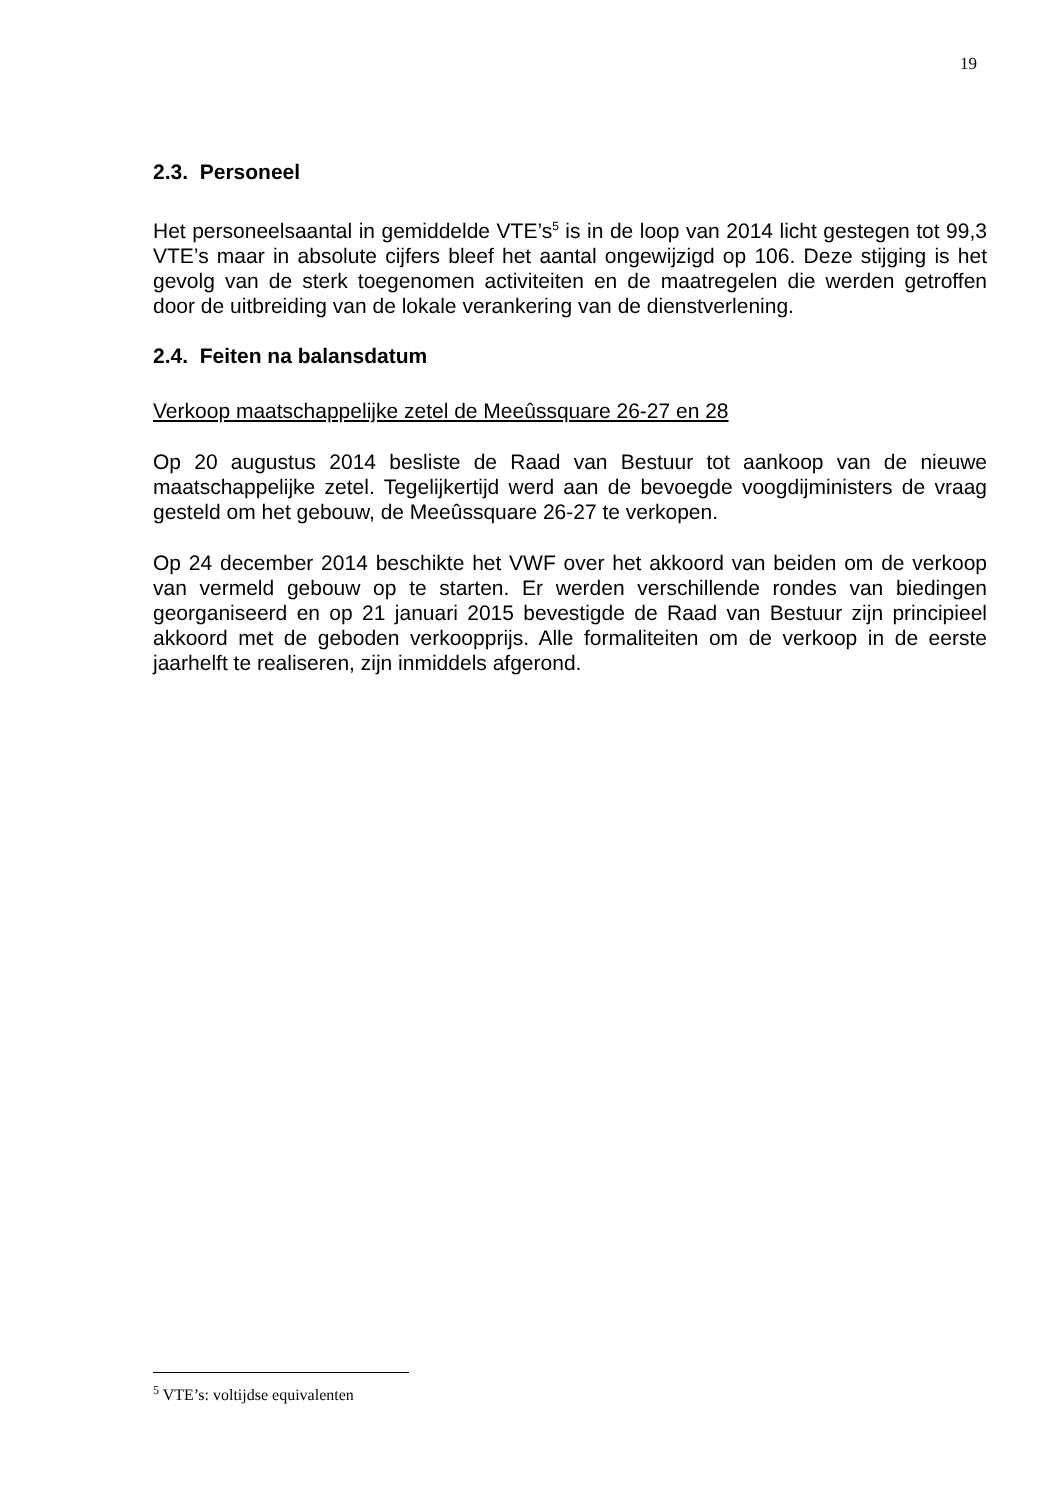19
2.3. Personeel
Het personeelsaantal in gemiddelde VTE’s<sup>5</sup> is in de loop van 2014 licht gestegen tot 99,3 VTE’s maar in absolute cijfers bleef het aantal ongewijzigd op 106. Deze stijging is het gevolg van de sterk toegenomen activiteiten en de maatregelen die werden getroffen door de uitbreiding van de lokale verankering van de dienstverlening.
2.4. Feiten na balansdatum
Verkoop maatschappelijke zetel de Meeûssquare 26-27 en 28
Op 20 augustus 2014 besliste de Raad van Bestuur tot aankoop van de nieuwe maatschappelijke zetel. Tegelijkertijd werd aan de bevoegde voogdijministers de vraag gesteld om het gebouw, de Meeûssquare 26-27 te verkopen.
Op 24 december 2014 beschikte het VWF over het akkoord van beiden om de verkoop van vermeld gebouw op te starten. Er werden verschillende rondes van biedingen georganiseerd en op 21 januari 2015 bevestigde de Raad van Bestuur zijn principieel akkoord met de geboden verkoopprijs. Alle formaliteiten om de verkoop in de eerste jaarhelft te realiseren, zijn inmiddels afgerond.
<sup>5</sup> VTE’s: voltijdse equivalenten